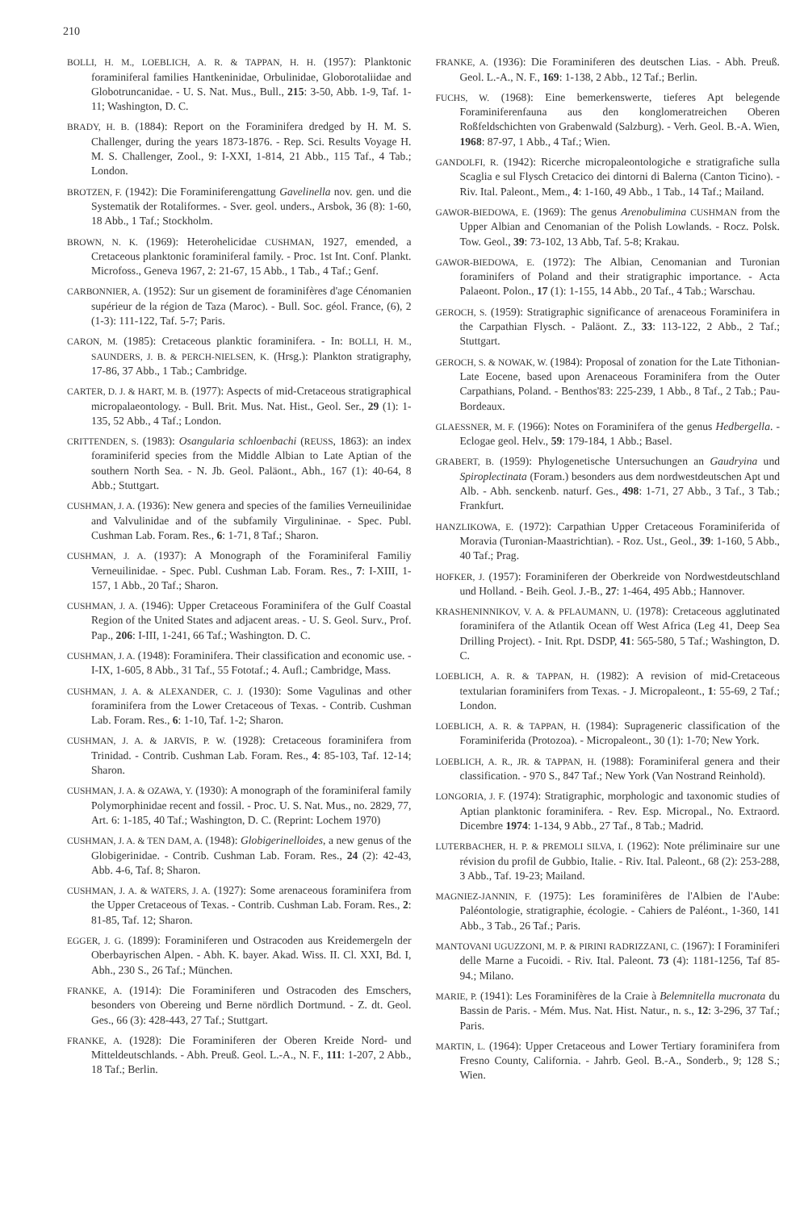210
BOLLI, H. M., LOEBLICH, A. R. & TAPPAN, H. H. (1957): Planktonic foraminiferal families Hantkeninidae, Orbulinidae, Globorotaliidae and Globotruncanidae. - U. S. Nat. Mus., Bull., 215: 3-50, Abb. 1-9, Taf. 1-11; Washington, D. C.
BRADY, H. B. (1884): Report on the Foraminifera dredged by H. M. S. Challenger, during the years 1873-1876. - Rep. Sci. Results Voyage H. M. S. Challenger, Zool., 9: I-XXI, 1-814, 21 Abb., 115 Taf., 4 Tab.; London.
BROTZEN, F. (1942): Die Foraminiferengattung Gavelinella nov. gen. und die Systematik der Rotaliformes. - Sver. geol. unders., Arsbok, 36 (8): 1-60, 18 Abb., 1 Taf.; Stockholm.
BROWN, N. K. (1969): Heterohelicidae CUSHMAN, 1927, emended, a Cretaceous planktonic foraminiferal family. - Proc. 1st Int. Conf. Plankt. Microfoss., Geneva 1967, 2: 21-67, 15 Abb., 1 Tab., 4 Taf.; Genf.
CARBONNIER, A. (1952): Sur un gisement de foraminifères d'age Cénomanien supérieur de la région de Taza (Maroc). - Bull. Soc. géol. France, (6), 2 (1-3): 111-122, Taf. 5-7; Paris.
CARON, M. (1985): Cretaceous planktic foraminifera. - In: BOLLI, H. M., SAUNDERS, J. B. & PERCH-NIELSEN, K. (Hrsg.): Plankton stratigraphy, 17-86, 37 Abb., 1 Tab.; Cambridge.
CARTER, D. J. & HART, M. B. (1977): Aspects of mid-Cretaceous stratigraphical micropalaeontology. - Bull. Brit. Mus. Nat. Hist., Geol. Ser., 29 (1): 1-135, 52 Abb., 4 Taf.; London.
CRITTENDEN, S. (1983): Osangularia schloenbachi (REUSS, 1863): an index foraminiferid species from the Middle Albian to Late Aptian of the southern North Sea. - N. Jb. Geol. Paläont., Abh., 167 (1): 40-64, 8 Abb.; Stuttgart.
CUSHMAN, J. A. (1936): New genera and species of the families Verneuilinidae and Valvulinidae and of the subfamily Virgulininae. - Spec. Publ. Cushman Lab. Foram. Res., 6: 1-71, 8 Taf.; Sharon.
CUSHMAN, J. A. (1937): A Monograph of the Foraminiferal Familiy Verneuilinidae. - Spec. Publ. Cushman Lab. Foram. Res., 7: I-XIII, 1-157, 1 Abb., 20 Taf.; Sharon.
CUSHMAN, J. A. (1946): Upper Cretaceous Foraminifera of the Gulf Coastal Region of the United States and adjacent areas. - U. S. Geol. Surv., Prof. Pap., 206: I-III, 1-241, 66 Taf.; Washington. D. C.
CUSHMAN, J. A. (1948): Foraminifera. Their classification and economic use. - I-IX, 1-605, 8 Abb., 31 Taf., 55 Fototaf.; 4. Aufl.; Cambridge, Mass.
CUSHMAN, J. A. & ALEXANDER, C. J. (1930): Some Vagulinas and other foraminifera from the Lower Cretaceous of Texas. - Contrib. Cushman Lab. Foram. Res., 6: 1-10, Taf. 1-2; Sharon.
CUSHMAN, J. A. & JARVIS, P. W. (1928): Cretaceous foraminifera from Trinidad. - Contrib. Cushman Lab. Foram. Res., 4: 85-103, Taf. 12-14; Sharon.
CUSHMAN, J. A. & OZAWA, Y. (1930): A monograph of the foraminiferal family Polymorphinidae recent and fossil. - Proc. U. S. Nat. Mus., no. 2829, 77, Art. 6: 1-185, 40 Taf.; Washington, D. C. (Reprint: Lochem 1970)
CUSHMAN, J. A. & TEN DAM, A. (1948): Globigerinelloides, a new genus of the Globigerinidae. - Contrib. Cushman Lab. Foram. Res., 24 (2): 42-43, Abb. 4-6, Taf. 8; Sharon.
CUSHMAN, J. A. & WATERS, J. A. (1927): Some arenaceous foraminifera from the Upper Cretaceous of Texas. - Contrib. Cushman Lab. Foram. Res., 2: 81-85, Taf. 12; Sharon.
EGGER, J. G. (1899): Foraminiferen und Ostracoden aus Kreidemergeln der Oberbayrischen Alpen. - Abh. K. bayer. Akad. Wiss. II. Cl. XXI, Bd. I, Abh., 230 S., 26 Taf.; München.
FRANKE, A. (1914): Die Foraminiferen und Ostracoden des Emschers, besonders von Obereing und Berne nördlich Dortmund. - Z. dt. Geol. Ges., 66 (3): 428-443, 27 Taf.; Stuttgart.
FRANKE, A. (1928): Die Foraminiferen der Oberen Kreide Nord- und Mitteldeutschlands. - Abh. Preuß. Geol. L.-A., N. F., 111: 1-207, 2 Abb., 18 Taf.; Berlin.
FRANKE, A. (1936): Die Foraminiferen des deutschen Lias. - Abh. Preuß. Geol. L.-A., N. F., 169: 1-138, 2 Abb., 12 Taf.; Berlin.
FUCHS, W. (1968): Eine bemerkenswerte, tieferes Apt belegende Foraminiferenfauna aus den konglomeratreichen Oberen Roßfeldschichten von Grabenwald (Salzburg). - Verh. Geol. B.-A. Wien, 1968: 87-97, 1 Abb., 4 Taf.; Wien.
GANDOLFI, R. (1942): Ricerche micropaleontologiche e stratigrafiche sulla Scaglia e sul Flysch Cretacico dei dintorni di Balerna (Canton Ticino). - Riv. Ital. Paleont., Mem., 4: 1-160, 49 Abb., 1 Tab., 14 Taf.; Mailand.
GAWOR-BIEDOWA, E. (1969): The genus Arenobulimina CUSHMAN from the Upper Albian and Cenomanian of the Polish Lowlands. - Rocz. Polsk. Tow. Geol., 39: 73-102, 13 Abb, Taf. 5-8; Krakau.
GAWOR-BIEDOWA, E. (1972): The Albian, Cenomanian and Turonian foraminifers of Poland and their stratigraphic importance. - Acta Palaeont. Polon., 17 (1): 1-155, 14 Abb., 20 Taf., 4 Tab.; Warschau.
GEROCH, S. (1959): Stratigraphic significance of arenaceous Foraminifera in the Carpathian Flysch. - Paläont. Z., 33: 113-122, 2 Abb., 2 Taf.; Stuttgart.
GEROCH, S. & NOWAK, W. (1984): Proposal of zonation for the Late Tithonian-Late Eocene, based upon Arenaceous Foraminifera from the Outer Carpathians, Poland. - Benthos'83: 225-239, 1 Abb., 8 Taf., 2 Tab.; Pau-Bordeaux.
GLAESSNER, M. F. (1966): Notes on Foraminifera of the genus Hedbergella. - Eclogae geol. Helv., 59: 179-184, 1 Abb.; Basel.
GRABERT, B. (1959): Phylogenetische Untersuchungen an Gaudryina und Spiroplectinata (Foram.) besonders aus dem nordwestdeutschen Apt und Alb. - Abh. senckenb. naturf. Ges., 498: 1-71, 27 Abb., 3 Taf., 3 Tab.; Frankfurt.
HANZLIKOWA, E. (1972): Carpathian Upper Cretaceous Foraminiferida of Moravia (Turonian-Maastrichtian). - Roz. Ust., Geol., 39: 1-160, 5 Abb., 40 Taf.; Prag.
HOFKER, J. (1957): Foraminiferen der Oberkreide von Nordwestdeutschland und Holland. - Beih. Geol. J.-B., 27: 1-464, 495 Abb.; Hannover.
KRASHENINNIKOV, V. A. & PFLAUMANN, U. (1978): Cretaceous agglutinated foraminifera of the Atlantik Ocean off West Africa (Leg 41, Deep Sea Drilling Project). - Init. Rpt. DSDP, 41: 565-580, 5 Taf.; Washington, D. C.
LOEBLICH, A. R. & TAPPAN, H. (1982): A revision of mid-Cretaceous textularian foraminifers from Texas. - J. Micropaleont., 1: 55-69, 2 Taf.; London.
LOEBLICH, A. R. & TAPPAN, H. (1984): Suprageneric classification of the Foraminiferida (Protozoa). - Micropaleont., 30 (1): 1-70; New York.
LOEBLICH, A. R., JR. & TAPPAN, H. (1988): Foraminiferal genera and their classification. - 970 S., 847 Taf.; New York (Van Nostrand Reinhold).
LONGORIA, J. F. (1974): Stratigraphic, morphologic and taxonomic studies of Aptian planktonic foraminifera. - Rev. Esp. Micropal., No. Extraord. Dicembre 1974: 1-134, 9 Abb., 27 Taf., 8 Tab.; Madrid.
LUTERBACHER, H. P. & PREMOLI SILVA, I. (1962): Note préliminaire sur une révision du profil de Gubbio, Italie. - Riv. Ital. Paleont., 68 (2): 253-288, 3 Abb., Taf. 19-23; Mailand.
MAGNIEZ-JANNIN, F. (1975): Les foraminifères de l'Albien de l'Aube: Paléontologie, stratigraphie, écologie. - Cahiers de Paléont., 1-360, 141 Abb., 3 Tab., 26 Taf.; Paris.
MANTOVANI UGUZZONI, M. P. & PIRINI RADRIZZANI, C. (1967): I Foraminiferi delle Marne a Fucoidi. - Riv. Ital. Paleont. 73 (4): 1181-1256, Taf 85-94.; Milano.
MARIE, P. (1941): Les Foraminifères de la Craie à Belemnitella mucronata du Bassin de Paris. - Mém. Mus. Nat. Hist. Natur., n. s., 12: 3-296, 37 Taf.; Paris.
MARTIN, L. (1964): Upper Cretaceous and Lower Tertiary foraminifera from Fresno County, California. - Jahrb. Geol. B.-A., Sonderb., 9; 128 S.; Wien.